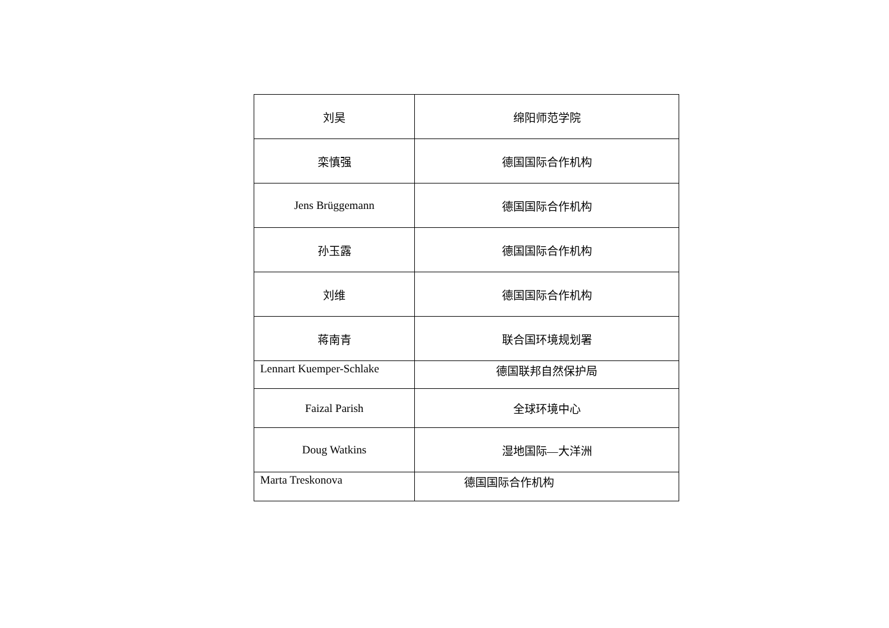| 刘昊 | 绵阳师范学院 |
| 栾慎强 | 德国国际合作机构 |
| Jens Brüggemann | 德国国际合作机构 |
| 孙玉露 | 德国国际合作机构 |
| 刘维 | 德国国际合作机构 |
| 蒋南青 | 联合国环境规划署 |
| Lennart Kuemper-Schlake | 德国联邦自然保护局 |
| Faizal Parish | 全球环境中心 |
| Doug Watkins | 湿地国际—大洋洲 |
| Marta Treskonova | 德国国际合作机构 |